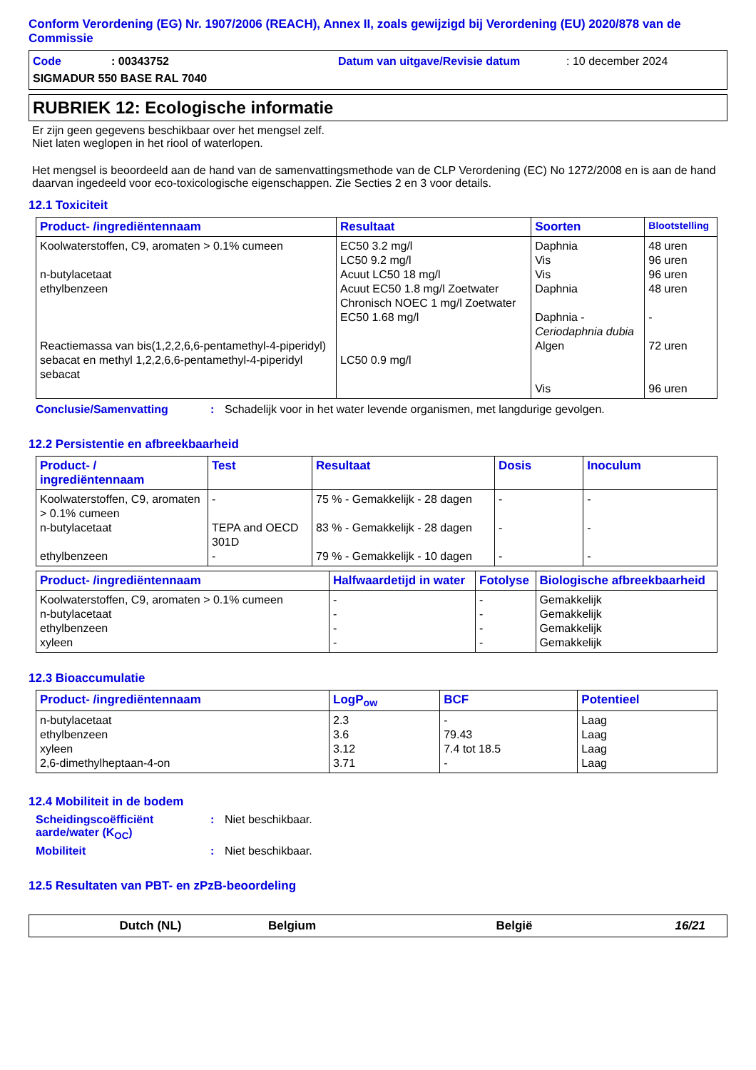Conform Verordening (EG) Nr. 1907/2006 (REACH), Annex II, zoals gewijzigd bij Verordening (EU) 2020/878 van de Commissie
Code: 00343752 Datum van uitgave/Revisie datum: 10 december 2024
SIGMADUR 550 BASE RAL 7040
RUBRIEK 12: Ecologische informatie
Er zijn geen gegevens beschikbaar over het mengsel zelf.
Niet laten weglopen in het riool of waterlopen.
Het mengsel is beoordeeld aan de hand van de samenvattingsmethode van de CLP Verordening (EC) No 1272/2008 en is aan de hand daarvan ingedeeld voor eco-toxicologische eigenschappen. Zie Secties 2 en 3 voor details.
12.1 Toxiciteit
| Product- /ingrediëntennaam | Resultaat | Soorten | Blootstelling |
| --- | --- | --- | --- |
| Koolwaterstoffen, C9, aromaten > 0.1% cumeen n-butylacetaat ethylbenzeen Reactiemassa van bis(1,2,2,6,6-pentamethyl-4-piperidyl) sebacat en methyl 1,2,2,6,6-pentamethyl-4-piperidyl sebacat | EC50 3.2 mg/l LC50 9.2 mg/l Acuut LC50 18 mg/l Acuut EC50 1.8 mg/l Zoetwater Chronisch NOEC 1 mg/l Zoetwater EC50 1.68 mg/l LC50 0.9 mg/l | Daphnia Vis Vis Daphnia Daphnia - Ceriodaphnia dubia Algen Vis | 48 uren 96 uren 96 uren 48 uren - 72 uren 96 uren |
Conclusie/Samenvatting: Schadelijk voor in het water levende organismen, met langdurige gevolgen.
12.2 Persistentie en afbreekbaarheid
| Product- / ingrediëntennaam | Test | Resultaat | Dosis | Inoculum |
| --- | --- | --- | --- | --- |
| Koolwaterstoffen, C9, aromaten > 0.1% cumeen n-butylacetaat ethylbenzeen | - TEPA and OECD 301D - | 75 % - Gemakkelijk - 28 dagen 83 % - Gemakkelijk - 28 dagen 79 % - Gemakkelijk - 10 dagen | - - - | - - - |
| Product- /ingrediëntennaam | Halfwaardetijd in water | Fotolyse | Biologische afbreekbaarheid |
| --- | --- | --- | --- |
| Koolwaterstoffen, C9, aromaten > 0.1% cumeen n-butylacetaat ethylbenzeen xyleen | - - - - | - - - - | Gemakkelijk Gemakkelijk Gemakkelijk Gemakkelijk |
12.3 Bioaccumulatie
| Product- /ingrediëntennaam | LogP<sub>ow</sub> | BCF | Potentieel |
| --- | --- | --- | --- |
| n-butylacetaat ethylbenzeen xyleen 2,6-dimethylheptaan-4-on | 2.3 3.6 3.12 3.71 | - 79.43 7.4 tot 18.5 - | Laag Laag Laag Laag |
12.4 Mobiliteit in de bodem
Scheidingscoëfficiënt aarde/water (K<sub>OC</sub>): Niet beschikbaar.
Mobiliteit: Niet beschikbaar.
12.5 Resultaten van PBT- en zPzB-beoordeling
Dutch (NL) Belgium België 16/21